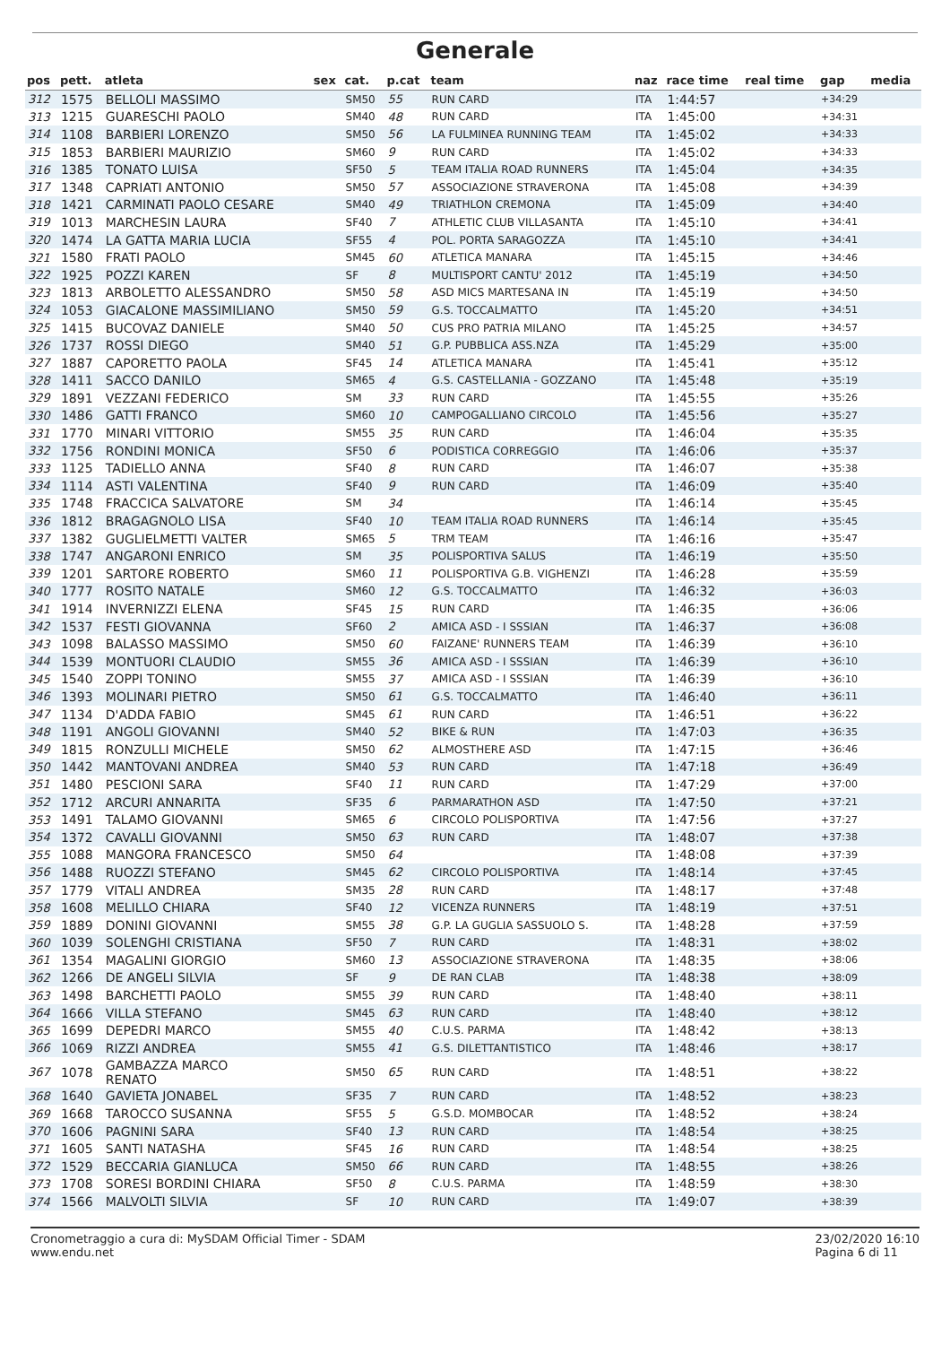Generale
| pos | pett. | atleta | sex | cat. | p.cat | team | naz | race time | real time | gap | media |
| --- | --- | --- | --- | --- | --- | --- | --- | --- | --- | --- | --- |
| 312 | 1575 | BELLOLI MASSIMO | | SM50 | 55 | RUN CARD | ITA | 1:44:57 | | +34:29 | |
| 313 | 1215 | GUARESCHI PAOLO | | SM40 | 48 | RUN CARD | ITA | 1:45:00 | | +34:31 | |
| 314 | 1108 | BARBIERI LORENZO | | SM50 | 56 | LA FULMINEA RUNNING TEAM | ITA | 1:45:02 | | +34:33 | |
| 315 | 1853 | BARBIERI MAURIZIO | | SM60 | 9 | RUN CARD | ITA | 1:45:02 | | +34:33 | |
| 316 | 1385 | TONATO LUISA | | SF50 | 5 | TEAM ITALIA ROAD RUNNERS | ITA | 1:45:04 | | +34:35 | |
| 317 | 1348 | CAPRIATI ANTONIO | | SM50 | 57 | ASSOCIAZIONE STRAVERONA | ITA | 1:45:08 | | +34:39 | |
| 318 | 1421 | CARMINATI PAOLO CESARE | | SM40 | 49 | TRIATHLON CREMONA | ITA | 1:45:09 | | +34:40 | |
| 319 | 1013 | MARCHESIN LAURA | | SF40 | 7 | ATHLETIC CLUB VILLASANTA | ITA | 1:45:10 | | +34:41 | |
| 320 | 1474 | LA GATTA MARIA LUCIA | | SF55 | 4 | POL. PORTA SARAGOZZA | ITA | 1:45:10 | | +34:41 | |
| 321 | 1580 | FRATI PAOLO | | SM45 | 60 | ATLETICA MANARA | ITA | 1:45:15 | | +34:46 | |
| 322 | 1925 | POZZI KAREN | | SF | 8 | MULTISPORT CANTU' 2012 | ITA | 1:45:19 | | +34:50 | |
| 323 | 1813 | ARBOLETTO ALESSANDRO | | SM50 | 58 | ASD MICS MARTESANA IN | ITA | 1:45:19 | | +34:50 | |
| 324 | 1053 | GIACALONE MASSIMILIANO | | SM50 | 59 | G.S. TOCCALMATTO | ITA | 1:45:20 | | +34:51 | |
| 325 | 1415 | BUCOVAZ DANIELE | | SM40 | 50 | CUS PRO PATRIA MILANO | ITA | 1:45:25 | | +34:57 | |
| 326 | 1737 | ROSSI DIEGO | | SM40 | 51 | G.P. PUBBLICA ASS.NZA | ITA | 1:45:29 | | +35:00 | |
| 327 | 1887 | CAPORETTO PAOLA | | SF45 | 14 | ATLETICA MANARA | ITA | 1:45:41 | | +35:12 | |
| 328 | 1411 | SACCO DANILO | | SM65 | 4 | G.S. CASTELLANIA - GOZZANO | ITA | 1:45:48 | | +35:19 | |
| 329 | 1891 | VEZZANI FEDERICO | | SM | 33 | RUN CARD | ITA | 1:45:55 | | +35:26 | |
| 330 | 1486 | GATTI FRANCO | | SM60 | 10 | CAMPOGALLIANO CIRCOLO | ITA | 1:45:56 | | +35:27 | |
| 331 | 1770 | MINARI VITTORIO | | SM55 | 35 | RUN CARD | ITA | 1:46:04 | | +35:35 | |
| 332 | 1756 | RONDINI MONICA | | SF50 | 6 | PODISTICA CORREGGIO | ITA | 1:46:06 | | +35:37 | |
| 333 | 1125 | TADIELLO ANNA | | SF40 | 8 | RUN CARD | ITA | 1:46:07 | | +35:38 | |
| 334 | 1114 | ASTI VALENTINA | | SF40 | 9 | RUN CARD | ITA | 1:46:09 | | +35:40 | |
| 335 | 1748 | FRACCICA SALVATORE | | SM | 34 | | ITA | 1:46:14 | | +35:45 | |
| 336 | 1812 | BRAGAGNOLO LISA | | SF40 | 10 | TEAM ITALIA ROAD RUNNERS | ITA | 1:46:14 | | +35:45 | |
| 337 | 1382 | GUGLIELMETTI VALTER | | SM65 | 5 | TRM TEAM | ITA | 1:46:16 | | +35:47 | |
| 338 | 1747 | ANGARONI ENRICO | | SM | 35 | POLISPORTIVA SALUS | ITA | 1:46:19 | | +35:50 | |
| 339 | 1201 | SARTORE ROBERTO | | SM60 | 11 | POLISPORTIVA G.B. VIGHENZI | ITA | 1:46:28 | | +35:59 | |
| 340 | 1777 | ROSITO NATALE | | SM60 | 12 | G.S. TOCCALMATTO | ITA | 1:46:32 | | +36:03 | |
| 341 | 1914 | INVERNIZZI ELENA | | SF45 | 15 | RUN CARD | ITA | 1:46:35 | | +36:06 | |
| 342 | 1537 | FESTI GIOVANNA | | SF60 | 2 | AMICA ASD - I SSSIAN | ITA | 1:46:37 | | +36:08 | |
| 343 | 1098 | BALASSO MASSIMO | | SM50 | 60 | FAIZANE' RUNNERS TEAM | ITA | 1:46:39 | | +36:10 | |
| 344 | 1539 | MONTUORI CLAUDIO | | SM55 | 36 | AMICA ASD - I SSSIAN | ITA | 1:46:39 | | +36:10 | |
| 345 | 1540 | ZOPPI TONINO | | SM55 | 37 | AMICA ASD - I SSSIAN | ITA | 1:46:39 | | +36:10 | |
| 346 | 1393 | MOLINARI PIETRO | | SM50 | 61 | G.S. TOCCALMATTO | ITA | 1:46:40 | | +36:11 | |
| 347 | 1134 | D'ADDA FABIO | | SM45 | 61 | RUN CARD | ITA | 1:46:51 | | +36:22 | |
| 348 | 1191 | ANGOLI GIOVANNI | | SM40 | 52 | BIKE & RUN | ITA | 1:47:03 | | +36:35 | |
| 349 | 1815 | RONZULLI MICHELE | | SM50 | 62 | ALMOSTHERE ASD | ITA | 1:47:15 | | +36:46 | |
| 350 | 1442 | MANTOVANI ANDREA | | SM40 | 53 | RUN CARD | ITA | 1:47:18 | | +36:49 | |
| 351 | 1480 | PESCIONI SARA | | SF40 | 11 | RUN CARD | ITA | 1:47:29 | | +37:00 | |
| 352 | 1712 | ARCURI ANNARITA | | SF35 | 6 | PARMARATHON ASD | ITA | 1:47:50 | | +37:21 | |
| 353 | 1491 | TALAMO GIOVANNI | | SM65 | 6 | CIRCOLO POLISPORTIVA | ITA | 1:47:56 | | +37:27 | |
| 354 | 1372 | CAVALLI GIOVANNI | | SM50 | 63 | RUN CARD | ITA | 1:48:07 | | +37:38 | |
| 355 | 1088 | MANGORA FRANCESCO | | SM50 | 64 | | ITA | 1:48:08 | | +37:39 | |
| 356 | 1488 | RUOZZI STEFANO | | SM45 | 62 | CIRCOLO POLISPORTIVA | ITA | 1:48:14 | | +37:45 | |
| 357 | 1779 | VITALI ANDREA | | SM35 | 28 | RUN CARD | ITA | 1:48:17 | | +37:48 | |
| 358 | 1608 | MELILLO CHIARA | | SF40 | 12 | VICENZA RUNNERS | ITA | 1:48:19 | | +37:51 | |
| 359 | 1889 | DONINI GIOVANNI | | SM55 | 38 | G.P. LA GUGLIA SASSUOLO S. | ITA | 1:48:28 | | +37:59 | |
| 360 | 1039 | SOLENGHI CRISTIANA | | SF50 | 7 | RUN CARD | ITA | 1:48:31 | | +38:02 | |
| 361 | 1354 | MAGALINI GIORGIO | | SM60 | 13 | ASSOCIAZIONE STRAVERONA | ITA | 1:48:35 | | +38:06 | |
| 362 | 1266 | DE ANGELI SILVIA | | SF | 9 | DE RAN CLAB | ITA | 1:48:38 | | +38:09 | |
| 363 | 1498 | BARCHETTI PAOLO | | SM55 | 39 | RUN CARD | ITA | 1:48:40 | | +38:11 | |
| 364 | 1666 | VILLA STEFANO | | SM45 | 63 | RUN CARD | ITA | 1:48:40 | | +38:12 | |
| 365 | 1699 | DEPEDRI MARCO | | SM55 | 40 | C.U.S. PARMA | ITA | 1:48:42 | | +38:13 | |
| 366 | 1069 | RIZZI ANDREA | | SM55 | 41 | G.S. DILETTANTISTICO | ITA | 1:48:46 | | +38:17 | |
| 367 | 1078 | GAMBAZZA MARCO RENATO | | SM50 | 65 | RUN CARD | ITA | 1:48:51 | | +38:22 | |
| 368 | 1640 | GAVIETA JONABEL | | SF35 | 7 | RUN CARD | ITA | 1:48:52 | | +38:23 | |
| 369 | 1668 | TAROCCO SUSANNA | | SF55 | 5 | G.S.D. MOMBOCAR | ITA | 1:48:52 | | +38:24 | |
| 370 | 1606 | PAGNINI SARA | | SF40 | 13 | RUN CARD | ITA | 1:48:54 | | +38:25 | |
| 371 | 1605 | SANTI NATASHA | | SF45 | 16 | RUN CARD | ITA | 1:48:54 | | +38:25 | |
| 372 | 1529 | BECCARIA GIANLUCA | | SM50 | 66 | RUN CARD | ITA | 1:48:55 | | +38:26 | |
| 373 | 1708 | SORESI BORDINI CHIARA | | SF50 | 8 | C.U.S. PARMA | ITA | 1:48:59 | | +38:30 | |
| 374 | 1566 | MALVOLTI SILVIA | | SF | 10 | RUN CARD | ITA | 1:49:07 | | +38:39 | |
Cronometraggio a cura di: MySDAM Official Timer - SDAM
www.endu.net
23/02/2020 16:10
Pagina 6 di 11